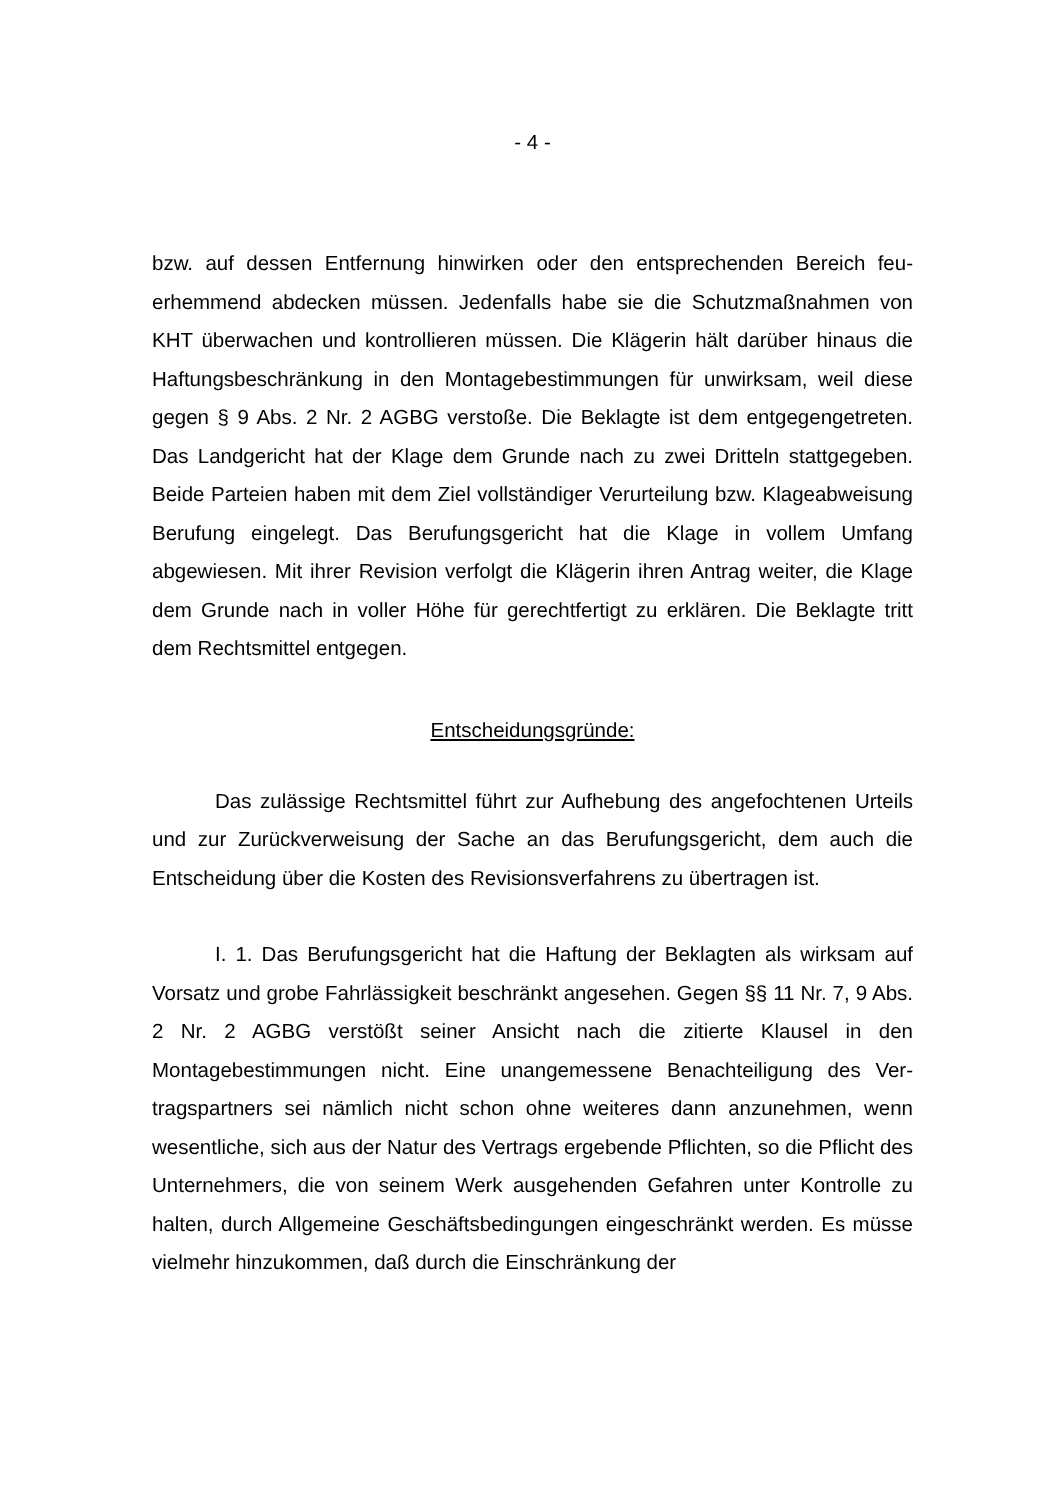- 4 -
bzw. auf dessen Entfernung hinwirken oder den entsprechenden Bereich feu­erhemmend abdecken müssen. Jedenfalls habe sie die Schutzmaßnahmen von KHT überwachen und kontrollieren müssen. Die Klägerin hält darüber hinaus die Haftungsbeschränkung in den Montagebestimmungen für unwirksam, weil diese gegen § 9 Abs. 2 Nr. 2 AGBG verstoße. Die Beklagte ist dem entgegen­getreten. Das Landgericht hat der Klage dem Grunde nach zu zwei Dritteln stattgegeben. Beide Parteien haben mit dem Ziel vollständiger Verurteilung bzw. Klageabweisung Berufung eingelegt. Das Berufungsgericht hat die Klage in vollem Umfang abgewiesen. Mit ihrer Revision verfolgt die Klägerin ihren Antrag weiter, die Klage dem Grunde nach in voller Höhe für gerechtfertigt zu erklären. Die Beklagte tritt dem Rechtsmittel entgegen.
Entscheidungsgründe:
Das zulässige Rechtsmittel führt zur Aufhebung des angefochtenen Ur­teils und zur Zurückverweisung der Sache an das Berufungsgericht, dem auch die Entscheidung über die Kosten des Revisionsverfahrens zu übertragen ist.
I. 1. Das Berufungsgericht hat die Haftung der Beklagten als wirksam auf Vorsatz und grobe Fahrlässigkeit beschränkt angesehen. Gegen §§ 11 Nr. 7, 9 Abs. 2 Nr. 2 AGBG verstößt seiner Ansicht nach die zitierte Klausel in den Montagebestimmungen nicht. Eine unangemessene Benachteiligung des Ver­tragspartners sei nämlich nicht schon ohne weiteres dann anzunehmen, wenn wesentliche, sich aus der Natur des Vertrags ergebende Pflichten, so die Pflicht des Unternehmers, die von seinem Werk ausgehenden Gefahren unter Kontrolle zu halten, durch Allgemeine Geschäftsbedingungen eingeschränkt werden. Es müsse vielmehr hinzukommen, daß durch die Einschränkung der